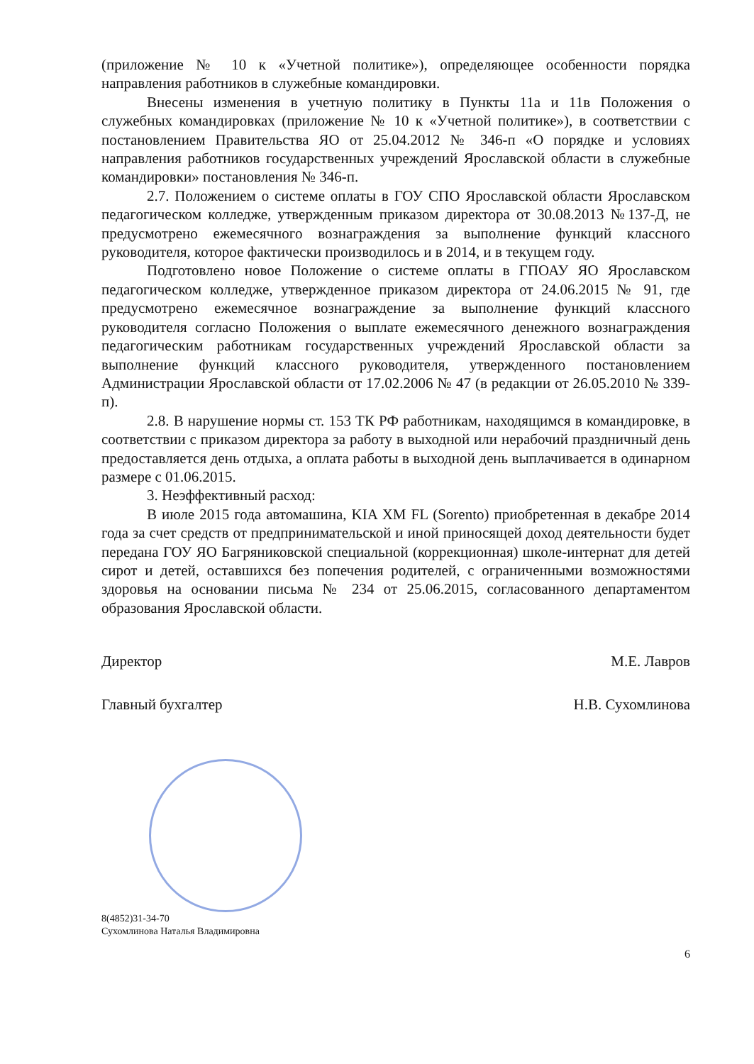(приложение № 10 к «Учетной политике»), определяющее особенности порядка направления работников в служебные командировки.
Внесены изменения в учетную политику в Пункты 11а и 11в Положения о служебных командировках (приложение № 10 к «Учетной политике»), в соответствии с постановлением Правительства ЯО от 25.04.2012 № 346-п «О порядке и условиях направления работников государственных учреждений Ярославской области в служебные командировки» постановления № 346-п.
2.7. Положением о системе оплаты в ГОУ СПО Ярославской области Ярославском педагогическом колледже, утвержденным приказом директора от 30.08.2013 №137-Д, не предусмотрено ежемесячного вознаграждения за выполнение функций классного руководителя, которое фактически производилось и в 2014, и в текущем году.
Подготовлено новое Положение о системе оплаты в ГПОАУ ЯО Ярославском педагогическом колледже, утвержденное приказом директора от 24.06.2015 № 91, где предусмотрено ежемесячное вознаграждение за выполнение функций классного руководителя согласно Положения о выплате ежемесячного денежного вознаграждения педагогическим работникам государственных учреждений Ярославской области за выполнение функций классного руководителя, утвержденного постановлением Администрации Ярославской области от 17.02.2006 № 47 (в редакции от 26.05.2010 № 339-п).
2.8. В нарушение нормы ст. 153 ТК РФ работникам, находящимся в командировке, в соответствии с приказом директора за работу в выходной или нерабочий праздничный день предоставляется день отдыха, а оплата работы в выходной день выплачивается в одинарном размере с 01.06.2015.
3. Неэффективный расход:
В июле 2015 года автомашина, KIA XM FL (Sorento) приобретенная в декабре 2014 года за счет средств от предпринимательской и иной приносящей доход деятельности будет передана ГОУ ЯО Багряниковской специальной (коррекционная) школе-интернат для детей сирот и детей, оставшихся без попечения родителей, с ограниченными возможностями здоровья на основании письма № 234 от 25.06.2015, согласованного департаментом образования Ярославской области.
Директор М.Е. Лавров
Главный бухгалтер Н.В. Сухомлинова
8(4852)31-34-70
Сухомлинова Наталья Владимировна
6